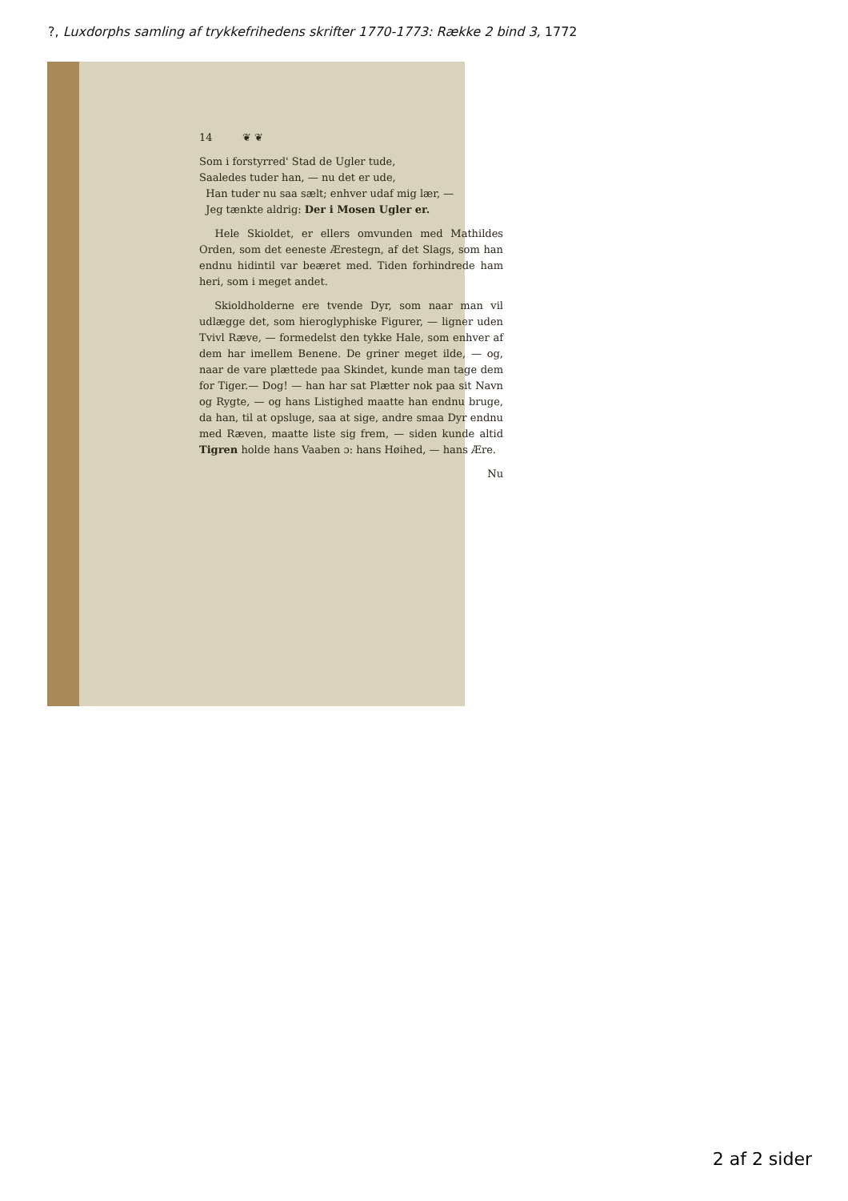?, Luxdorphs samling af trykkefrihedens skrifter 1770-1773: Række 2 bind 3, 1772
14 ❦ ❦
Som i forstyrred' Stad de Ugler tude,
Saaledes tuder han, — nu det er ude,
Han tuder nu saa sælt; enhver udaf mig lær, —
Jeg tænkte aldrig: Der i Mosen Ugler er.
Hele Skioldet, er ellers omvunden med Mathildes Orden, som det eeneste Ærestegn, af det Slags, som han endnu hidintil var beæret med. Tiden forhindrede ham heri, som i meget andet.
Skioldholderne ere tvende Dyr, som naar man vil udlægge det, som hieroglyphiske Figurer, — ligner uden Tvivl Ræve, — formedelst den tykke Hale, som enhver af dem har imellem Benene. De griner meget ilde, — og, naar de vare plættede paa Skindet, kunde man tage dem for Tiger.— Dog! — han har sat Plætter nok paa sit Navn og Rygte, — og hans Listighed maatte han endnu bruge, da han, til at opsluge, saa at sige, andre smaa Dyr endnu med Ræven, maatte liste sig frem, — siden kunde altid Tigren holde hans Vaaben ɔ: hans Høihed, — hans Ære.
Nu
2 af 2 sider